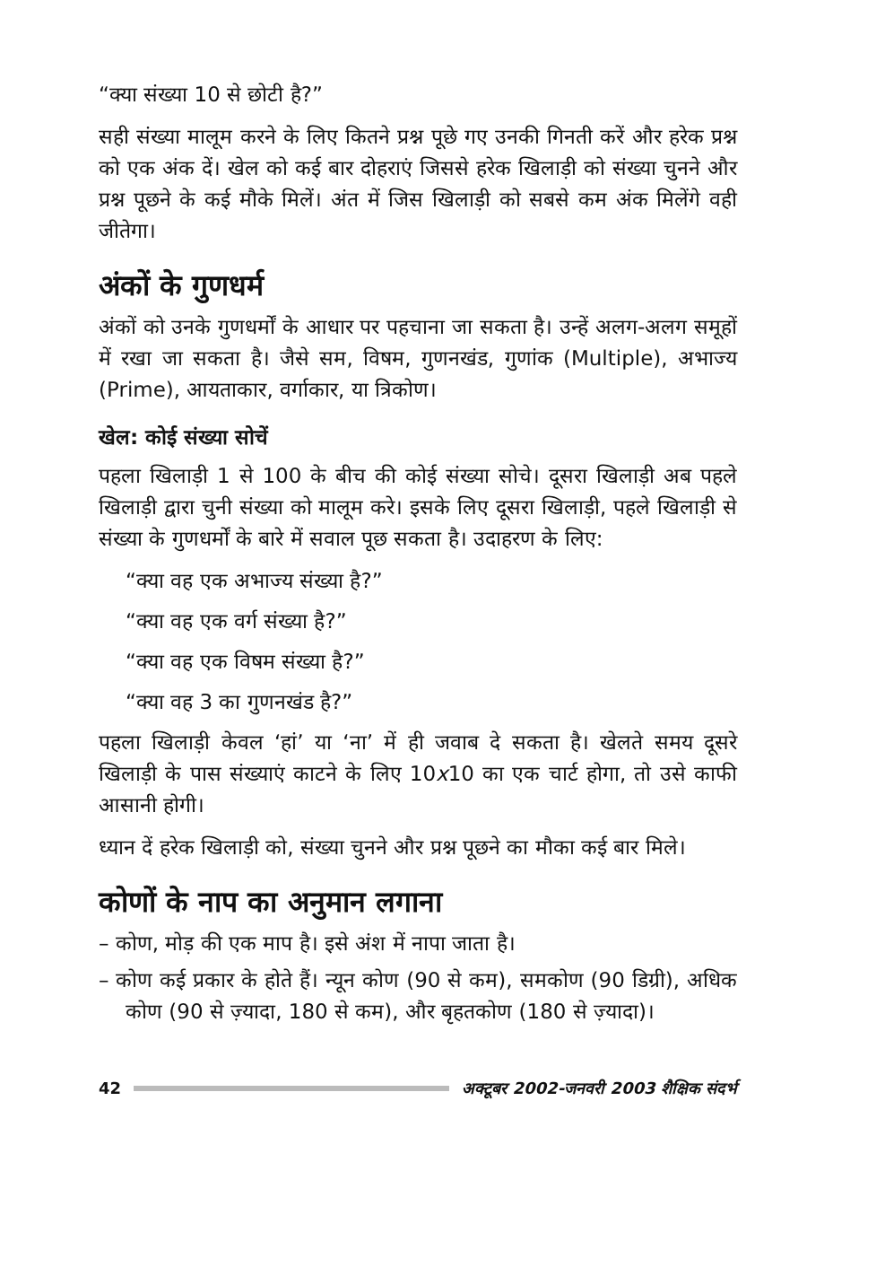“क्या संख्या 10 से छोटी है?”
सही संख्या मालूम करने के लिए कितने प्रश्न पूछे गए उनकी गिनती करें और हरेक प्रश्न को एक अंक दें। खेल को कई बार दोहराएं जिससे हरेक खिलाड़ी को संख्या चुनने और प्रश्न पूछने के कई मौके मिलें। अंत में जिस खिलाड़ी को सबसे कम अंक मिलेंगे वही जीतेगा।
अंकों के गुणधर्म
अंकों को उनके गुणधर्मों के आधार पर पहचाना जा सकता है। उन्हें अलग-अलग समूहों में रखा जा सकता है। जैसे सम, विषम, गुणनखंड, गुणांक (Multiple), अभाज्य (Prime), आयताकार, वर्गाकार, या त्रिकोण।
खेल: कोई संख्या सोचें
पहला खिलाड़ी 1 से 100 के बीच की कोई संख्या सोचे। दूसरा खिलाड़ी अब पहले खिलाड़ी द्वारा चुनी संख्या को मालूम करे। इसके लिए दूसरा खिलाड़ी, पहले खिलाड़ी से संख्या के गुणधर्मों के बारे में सवाल पूछ सकता है। उदाहरण के लिए:
“क्या वह एक अभाज्य संख्या है?”
“क्या वह एक वर्ग संख्या है?”
“क्या वह एक विषम संख्या है?”
“क्या वह 3 का गुणनखंड है?”
पहला खिलाड़ी केवल ‘हां’ या ‘ना’ में ही जवाब दे सकता है। खेलते समय दूसरे खिलाड़ी के पास संख्याएं काटने के लिए 10x10 का एक चार्ट होगा, तो उसे काफी आसानी होगी।
ध्यान दें हरेक खिलाड़ी को, संख्या चुनने और प्रश्न पूछने का मौका कई बार मिले।
कोणों के नाप का अनुमान लगाना
– कोण, मोड़ की एक माप है। इसे अंश में नापा जाता है।
– कोण कई प्रकार के होते हैं। न्यून कोण (90 से कम), समकोण (90 डिग्री), अधिक कोण (90 से ज़्यादा, 180 से कम), और बृहतकोण (180 से ज़्यादा)।
42 अक्टूबर 2002-जनवरी 2003 शैक्षिक संदर्भ